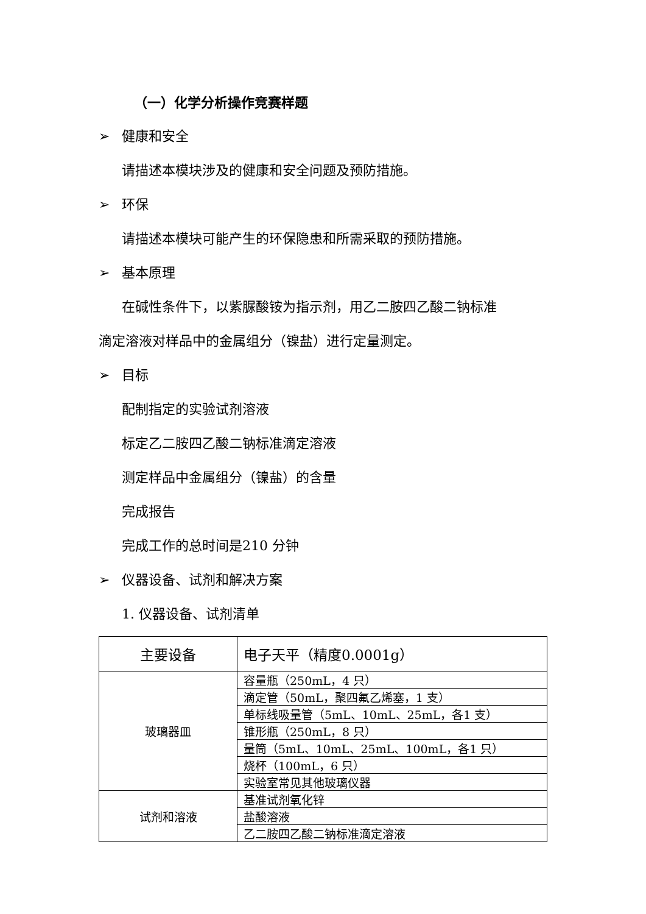（一）化学分析操作竞赛样题
➢ 健康和安全
请描述本模块涉及的健康和安全问题及预防措施。
➢ 环保
请描述本模块可能产生的环保隐患和所需采取的预防措施。
➢ 基本原理
在碱性条件下，以紫脲酸铵为指示剂，用乙二胺四乙酸二钠标准
滴定溶液对样品中的金属组分（镍盐）进行定量测定。
➢ 目标
配制指定的实验试剂溶液
标定乙二胺四乙酸二钠标准滴定溶液
测定样品中金属组分（镍盐）的含量
完成报告
完成工作的总时间是210 分钟
➢ 仪器设备、试剂和解决方案
1. 仪器设备、试剂清单
| 主要设备 | 电子天平（精度0.0001g） |
| 玻璃器皿 | 容量瓶（250mL，4 只） |
| | 滴定管（50mL，聚四氟乙烯塞，1 支） |
| | 单标线吸量管（5mL、10mL、25mL，各1 支） |
| | 锥形瓶（250mL，8 只） |
| | 量筒（5mL、10mL、25mL、100mL，各1 只） |
| | 烧杯（100mL，6 只） |
| | 实验室常见其他玻璃仪器 |
| 试剂和溶液 | 基准试剂氧化锌 |
| | 盐酸溶液 |
| | 乙二胺四乙酸二钠标准滴定溶液 |